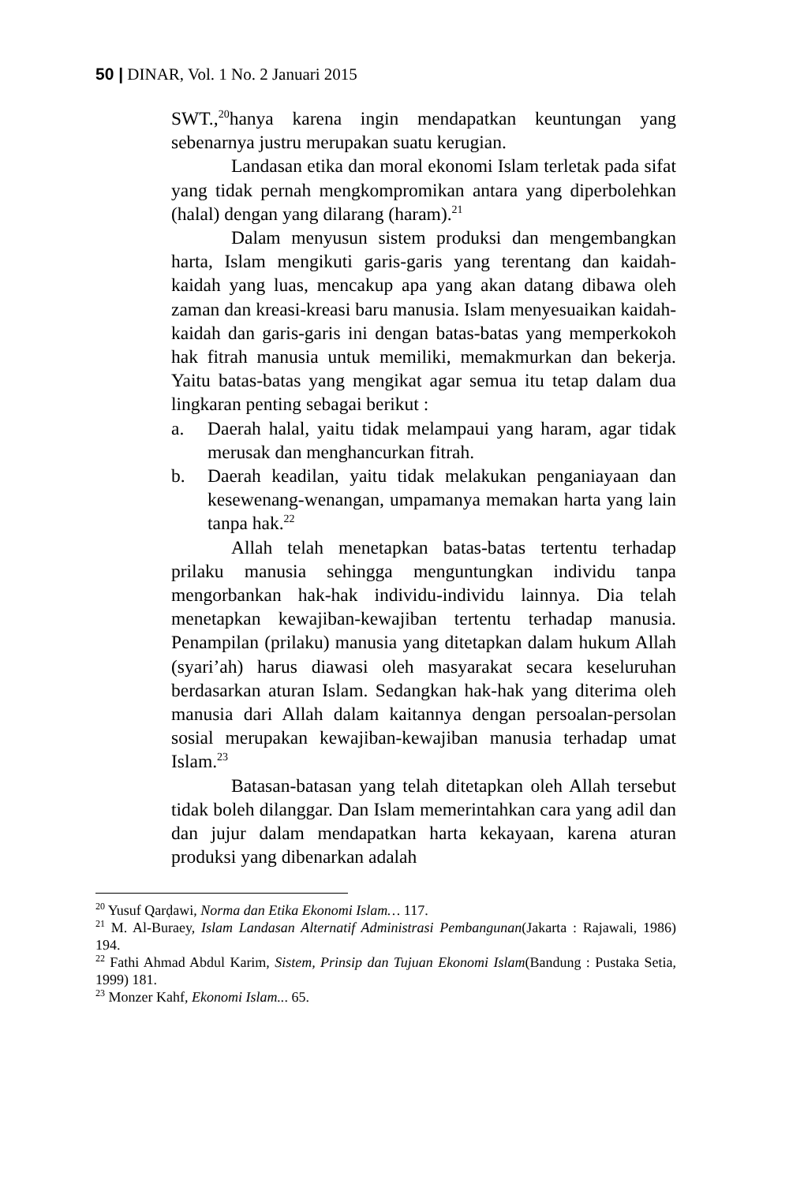50 | DINAR, Vol. 1 No. 2 Januari 2015
SWT.,<sup>20</sup>hanya karena ingin mendapatkan keuntungan yang sebenarnya justru merupakan suatu kerugian.
Landasan etika dan moral ekonomi Islam terletak pada sifat yang tidak pernah mengkompromikan antara yang diperbolehkan (halal) dengan yang dilarang (haram).<sup>21</sup>
Dalam menyusun sistem produksi dan mengembangkan harta, Islam mengikuti garis-garis yang terentang dan kaidah-kaidah yang luas, mencakup apa yang akan datang dibawa oleh zaman dan kreasi-kreasi baru manusia. Islam menyesuaikan kaidah-kaidah dan garis-garis ini dengan batas-batas yang memperkokoh hak fitrah manusia untuk memiliki, memakmurkan dan bekerja. Yaitu batas-batas yang mengikat agar semua itu tetap dalam dua lingkaran penting sebagai berikut :
a. Daerah halal, yaitu tidak melampaui yang haram, agar tidak merusak dan menghancurkan fitrah.
b. Daerah keadilan, yaitu tidak melakukan penganiayaan dan kesewenang-wenangan, umpamanya memakan harta yang lain tanpa hak.<sup>22</sup>
Allah telah menetapkan batas-batas tertentu terhadap prilaku manusia sehingga menguntungkan individu tanpa mengorbankan hak-hak individu-individu lainnya. Dia telah menetapkan kewajiban-kewajiban tertentu terhadap manusia. Penampilan (prilaku) manusia yang ditetapkan dalam hukum Allah (syari’ah) harus diawasi oleh masyarakat secara keseluruhan berdasarkan aturan Islam. Sedangkan hak-hak yang diterima oleh manusia dari Allah dalam kaitannya dengan persoalan-persolan sosial merupakan kewajiban-kewajiban manusia terhadap umat Islam.<sup>23</sup>
Batasan-batasan yang telah ditetapkan oleh Allah tersebut tidak boleh dilanggar. Dan Islam memerintahkan cara yang adil dan dan jujur dalam mendapatkan harta kekayaan, karena aturan produksi yang dibenarkan adalah
<sup>20</sup> Yusuf Qarḍawi, Norma dan Etika Ekonomi Islam… 117.
<sup>21</sup> M. Al-Buraey, Islam Landasan Alternatif Administrasi Pembangunan(Jakarta : Rajawali, 1986) 194.
<sup>22</sup> Fathi Ahmad Abdul Karim, Sistem, Prinsip dan Tujuan Ekonomi Islam(Bandung : Pustaka Setia, 1999) 181.
<sup>23</sup> Monzer Kahf, Ekonomi Islam... 65.